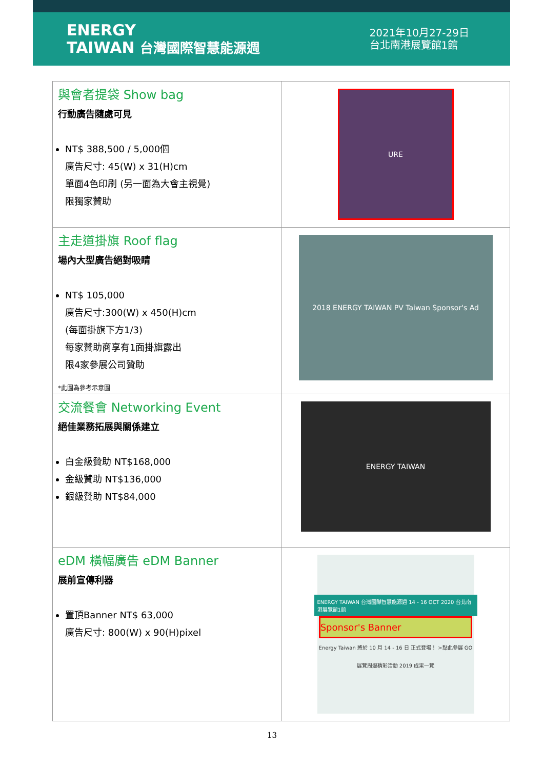ENERGY
TAIWAN 台灣國際智慧能源週
2021年10月27-29日
台北南港展覽館1館
| 與會者提袋 Show bag 行動廣告隨處可見 NT$ 388,500 / 5,000個 廣告尺寸: 45(W) x 31(H)cm 單面4色印刷 (另一面為大會主視覺) 限獨家贊助 | URE |
| 主走道掛旗 Roof flag 場內大型廣告絕對吸睛 NT$ 105,000 廣告尺寸:300(W) x 450(H)cm (每面掛旗下方1/3) 每家贊助商享有1面掛旗露出 限4家參展公司贊助 *此圖為參考示意圖 | 2018 ENERGY TAIWAN PV Taiwan Sponsor's Ad |
| 交流餐會 Networking Event 絕佳業務拓展與關係建立 白金級贊助 NT$168,000 金級贊助 NT$136,000 銀級贊助 NT$84,000 | ENERGY TAIWAN |
| eDM 橫幅廣告 eDM Banner 展前宣傳利器 置頂Banner NT$ 63,000 廣告尺寸: 800(W) x 90(H)pixel | ENERGY TAIWAN 台灣國際智慧能源週 14 - 16 OCT 2020 台北南港展覽館1館 Sponsor's Banner Energy Taiwan 將於 10 月 14 - 16 日 正式登場！ >點此參展 GO 展覽周邊精彩活動 2019 成果一覽 |
13